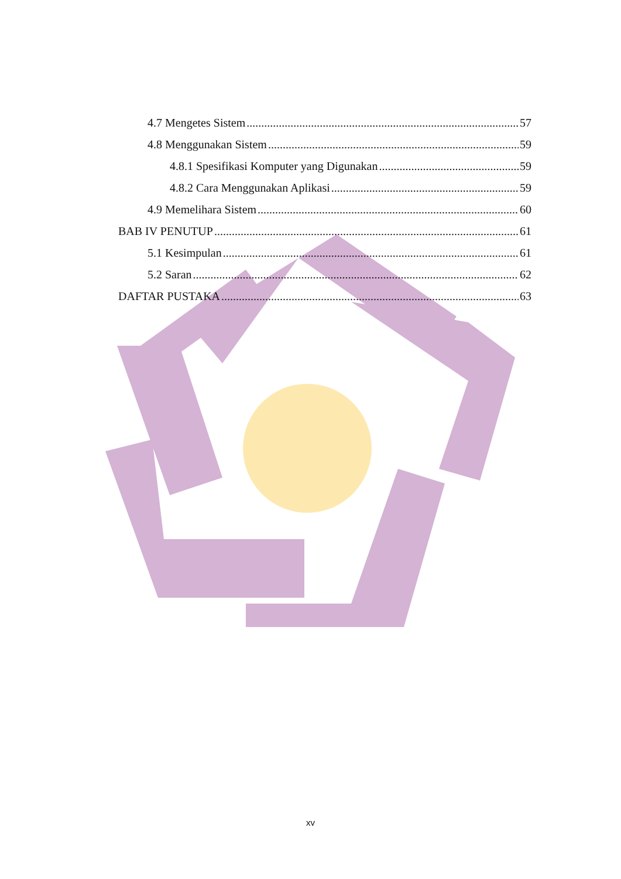4.7 Mengetes Sistem 57
4.8 Menggunakan Sistem 59
4.8.1 Spesifikasi Komputer yang Digunakan 59
4.8.2 Cara Menggunakan Aplikasi 59
4.9 Memelihara Sistem 60
BAB IV PENUTUP 61
5.1 Kesimpulan 61
5.2 Saran 62
DAFTAR PUSTAKA 63
xv